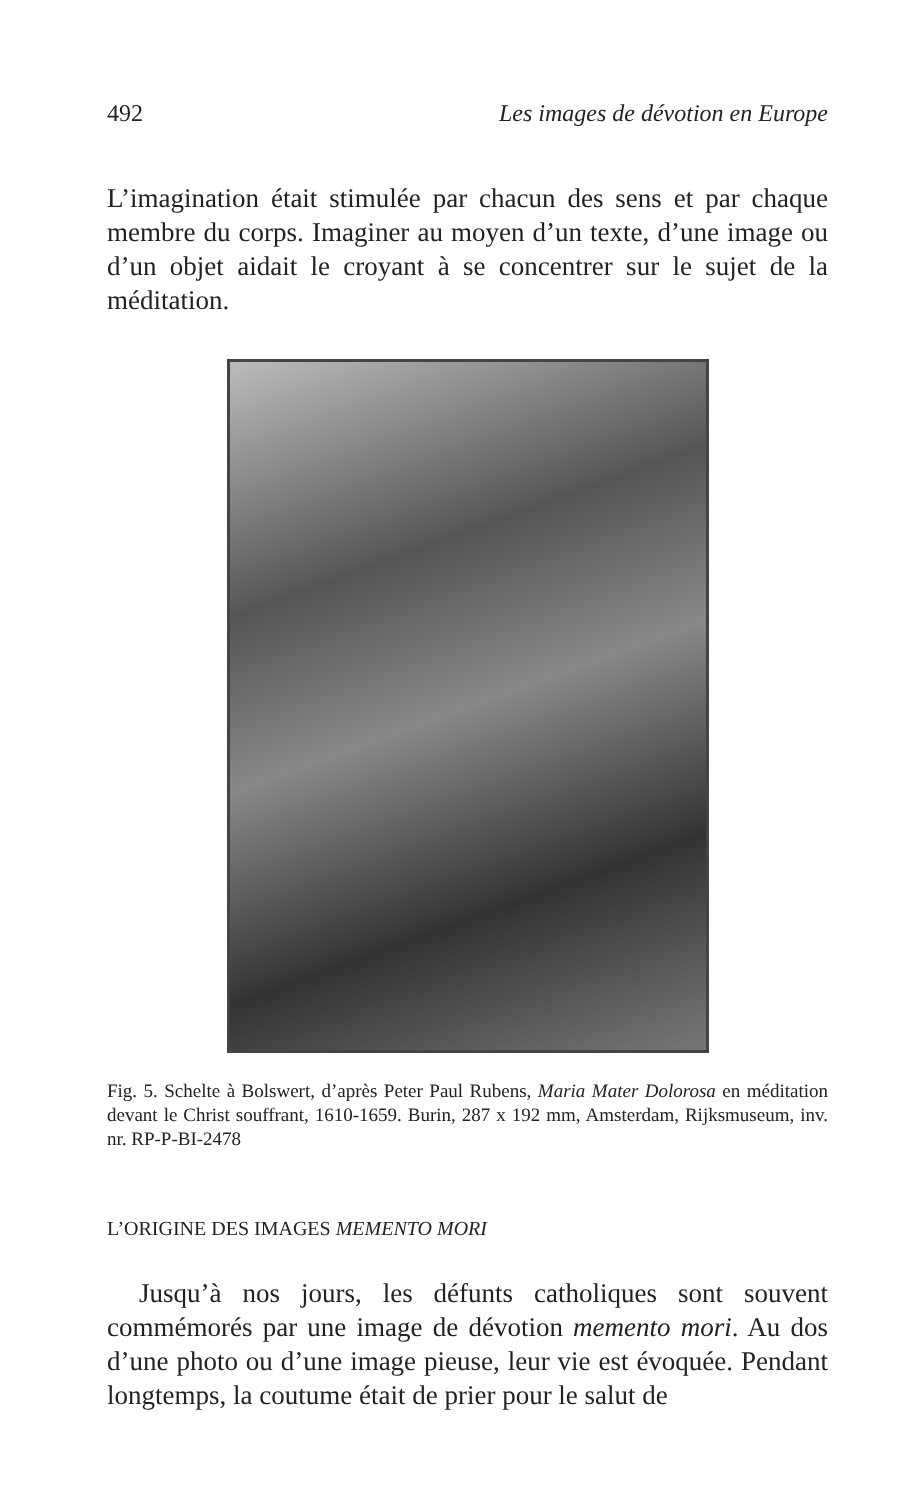492 Les images de dévotion en Europe
L’imagination était stimulée par chacun des sens et par chaque membre du corps. Imaginer au moyen d’un texte, d’une image ou d’un objet aidait le croyant à se concentrer sur le sujet de la méditation.
Fig. 5. Schelte à Bolswert, d’après Peter Paul Rubens, Maria Mater Dolorosa en méditation devant le Christ souffrant, 1610-1659. Burin, 287 x 192 mm, Amsterdam, Rijksmuseum, inv. nr. RP-P-BI-2478
L’ORIGINE DES IMAGES MEMENTO MORI
Jusqu’à nos jours, les défunts catholiques sont souvent commémorés par une image de dévotion memento mori. Au dos d’une photo ou d’une image pieuse, leur vie est évoquée. Pendant longtemps, la coutume était de prier pour le salut de